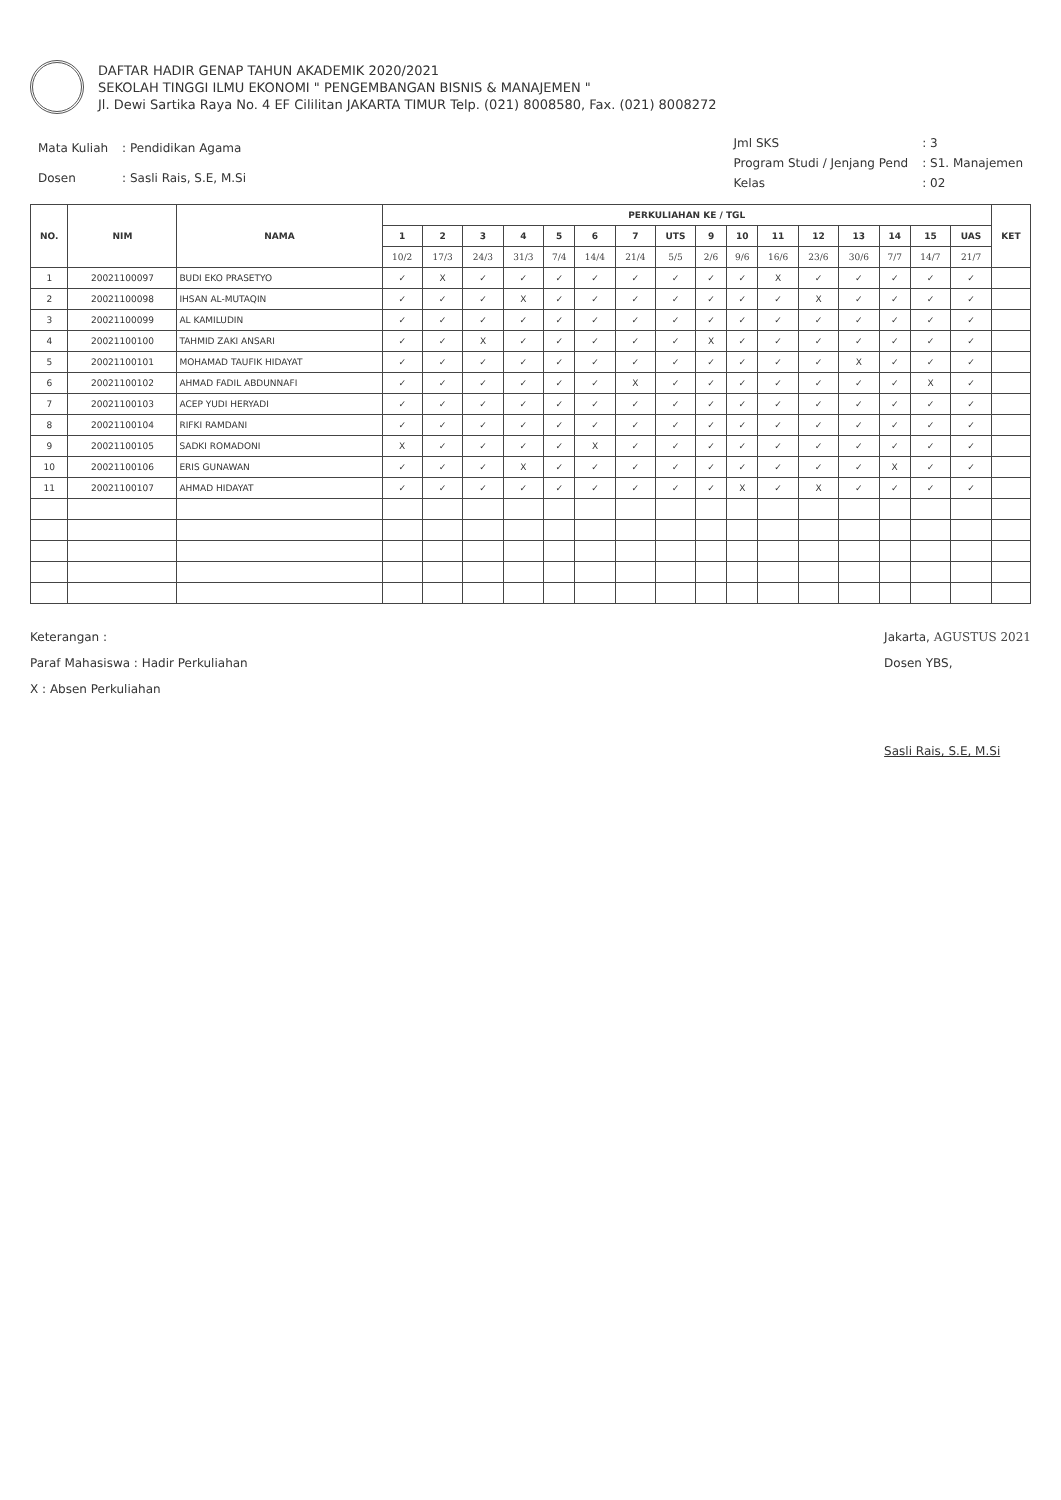DAFTAR HADIR GENAP TAHUN AKADEMIK 2020/2021
SEKOLAH TINGGI ILMU EKONOMI " PENGEMBANGAN BISNIS & MANAJEMEN "
Jl. Dewi Sartika Raya No. 4 EF Cililitan JAKARTA TIMUR Telp. (021) 8008580, Fax. (021) 8008272
| Mata Kuliah | : Pendidikan Agama |
| Dosen | : Sasli Rais, S.E, M.Si |
| Jml SKS | : 3 |
| Program Studi / Jenjang Pend | : S1. Manajemen |
| Kelas | : 02 |
| NO. | NIM | NAMA | PERKULIAHAN KE / TGL | | | | | | | | | | | | | | | | KET |
| --- | --- | --- | --- | --- | --- | --- | --- | --- | --- | --- | --- | --- | --- | --- | --- | --- | --- | --- | --- |
| | | | 1 | 2 | 3 | 4 | 5 | 6 | 7 | UTS | 9 | 10 | 11 | 12 | 13 | 14 | 15 | UAS | |
| | | | 10/2 | 17/3 | 24/3 | 31/3 | 7/4 | 14/4 | 21/4 | 5/5 | 2/6 | 9/6 | 16/6 | 23/6 | 30/6 | 7/7 | 14/7 | 21/7 | |
| 1 | 20021100097 | BUDI EKO PRASETYO | ✓ | X | ✓ | ✓ | ✓ | ✓ | ✓ | ✓ | ✓ | ✓ | X | ✓ | ✓ | ✓ | ✓ | ✓ | |
| 2 | 20021100098 | IHSAN AL-MUTAQIN | ✓ | ✓ | ✓ | X | ✓ | ✓ | ✓ | ✓ | ✓ | ✓ | ✓ | X | ✓ | ✓ | ✓ | ✓ | |
| 3 | 20021100099 | AL KAMILUDIN | ✓ | ✓ | ✓ | ✓ | ✓ | ✓ | ✓ | ✓ | ✓ | ✓ | ✓ | ✓ | ✓ | ✓ | ✓ | ✓ | |
| 4 | 20021100100 | TAHMID ZAKI ANSARI | ✓ | ✓ | X | ✓ | ✓ | ✓ | ✓ | ✓ | X | ✓ | ✓ | ✓ | ✓ | ✓ | ✓ | ✓ | |
| 5 | 20021100101 | MOHAMAD TAUFIK HIDAYAT | ✓ | ✓ | ✓ | ✓ | ✓ | ✓ | ✓ | ✓ | ✓ | ✓ | ✓ | ✓ | X | ✓ | ✓ | ✓ | |
| 6 | 20021100102 | AHMAD FADIL ABDUNNAFI | ✓ | ✓ | ✓ | ✓ | ✓ | ✓ | X | ✓ | ✓ | ✓ | ✓ | ✓ | ✓ | ✓ | X | ✓ | |
| 7 | 20021100103 | ACEP YUDI HERYADI | ✓ | ✓ | ✓ | ✓ | ✓ | ✓ | ✓ | ✓ | ✓ | ✓ | ✓ | ✓ | ✓ | ✓ | ✓ | ✓ | |
| 8 | 20021100104 | RIFKI RAMDANI | ✓ | ✓ | ✓ | ✓ | ✓ | ✓ | ✓ | ✓ | ✓ | ✓ | ✓ | ✓ | ✓ | ✓ | ✓ | ✓ | |
| 9 | 20021100105 | SADKI ROMADONI | X | ✓ | ✓ | ✓ | ✓ | X | ✓ | ✓ | ✓ | ✓ | ✓ | ✓ | ✓ | ✓ | ✓ | ✓ | |
| 10 | 20021100106 | ERIS GUNAWAN | ✓ | ✓ | ✓ | X | ✓ | ✓ | ✓ | ✓ | ✓ | ✓ | ✓ | ✓ | ✓ | X | ✓ | ✓ | |
| 11 | 20021100107 | AHMAD HIDAYAT | ✓ | ✓ | ✓ | ✓ | ✓ | ✓ | ✓ | ✓ | ✓ | X | ✓ | X | ✓ | ✓ | ✓ | ✓ | |
Keterangan :
Paraf Mahasiswa : Hadir Perkuliahan
X : Absen Perkuliahan
Jakarta, AGUSTUS 2021
Dosen YBS,
Sasli Rais, S.E, M.Si